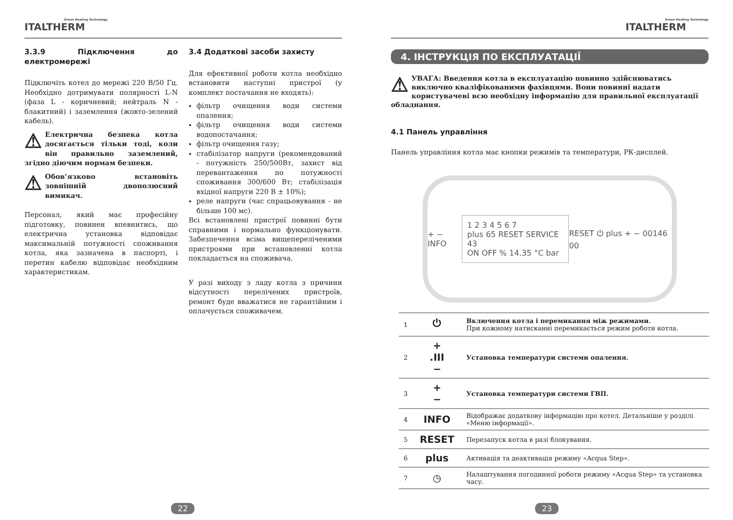Green Heating Technology
ITALTHERM
3.3.9 Підключення до електромережі
Підключіть котел до мережі 220 В/50 Гц. Необхідно дотримувати полярності L-N (фаза L - коричневий; нейтраль N - блакитний) і заземлення (жовто-зелений кабель).
⚠ Електрична безпека котла досягається тільки тоді, коли він правильно заземлений, згідно діючим нормам безпеки.
⚠ Обов’язково встановіть зовнішній двополюсний вимикач.
Персонал, який має професійну підготовку, повинен впевнитись, що електрична установка відповідає максимальній потужності споживання котла, яка зазначена в паспорті, і перетин кабелю відповідає необхідним характеристикам.
3.4 Додаткові засоби захисту
Для ефективної роботи котла необхідно встановити наступні пристрої (у комплект постачання не входять):
фільтр очищення води системи опалення;
фільтр очищення води системи водопостачання;
фільтр очищення газу;
стабілізатор напруги (рекомендований - потужність 250/500Вт, захист від перевантаження по потужності споживання 300/600 Вт; стабілізація вхідної напруги 220 В ± 10%);
реле напруги (час спрацьовування - не більше 100 мс).
Всі встановлені пристрої повинні бути справними і нормально функціонувати. Забезпечення всіма вищепереліченими пристроями при встановленні котла покладається на споживача.
У разі виходу з ладу котла з причини відсутності перелічених пристроїв, ремонт буде вважатися не гарантійним і оплачується споживачем.
22
Green Heating Technology
ITALTHERM
4. ІНСТРУКЦІЯ ПО ЕКСПЛУАТАЦІЇ
⚠ УВАГА: Введення котла в експлуатацію повинно здійснюватись виключно кваліфікованими фахівцями. Вони повинні надати користувачеві всю необхідну інформацію для правильної експлуатації обладнання.
4.1 Панель управління
Панель управління котла має кнопки режимів та температури, РК-дисплей.
+ − INFO 1 2 3 4 5 6 7
plus 65 RESET SERVICE 43
ON OFF % 14.35 °C bar RESET ⏻ plus + − 00146 00
| 1 | ⏻ | Включення котла і перемикання між режимами. При кожному натисканні перемикається режим роботи котла. |
| 2 | + .III − | Установка температури системи опалення. |
| 3 | + − | Установка температури системи ГВП. |
| 4 | INFO | Відображає додаткову інформацію про котел. Детальніше у розділі «Меню інформації». |
| 5 | RESET | Перезапуск котла в разі блокування. |
| 6 | plus | Активація та деактивація режиму «Acqua Step». |
| 7 | ◷ | Налаштування погодинної роботи режиму «Acqua Step» та установка часу. |
23